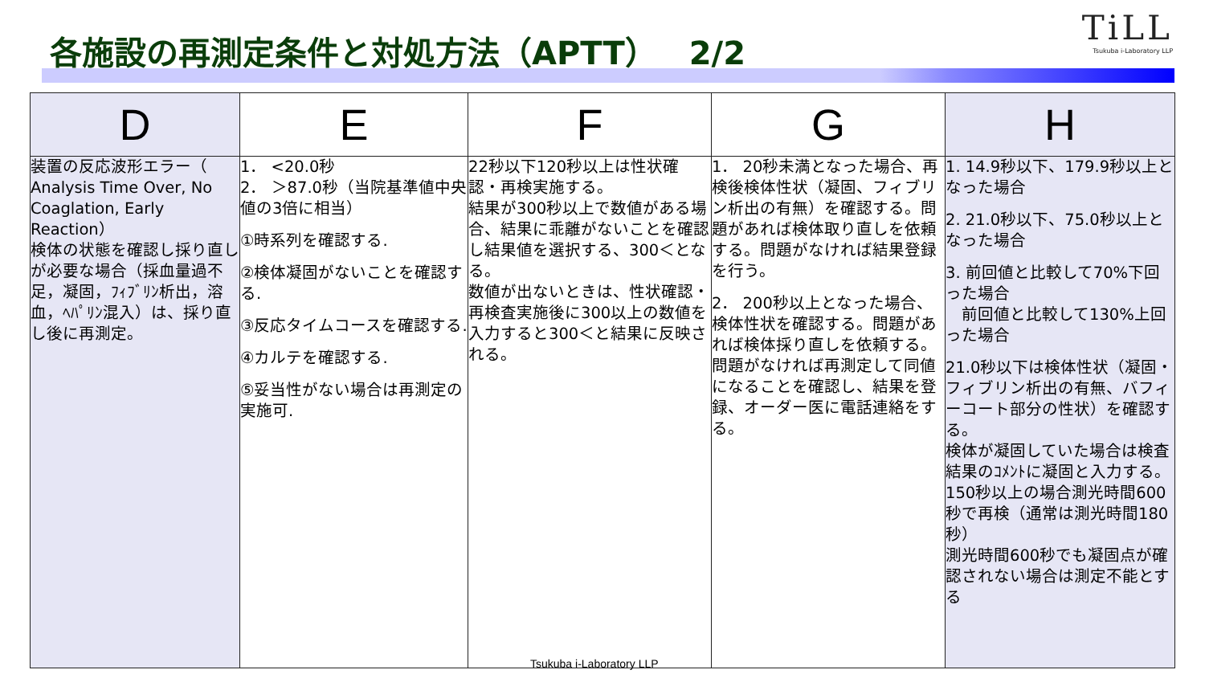各施設の再測定条件と対処方法（APTT）　2/2
TiLL
Tsukuba i-Laboratory LLP
| D | E | F | G | H |
| --- | --- | --- | --- | --- |
| 装置の反応波形エラー（ Analysis Time Over, No Coaglation, Early Reaction） 検体の状態を確認し採り直しが必要な場合（採血量過不足，凝固，ﾌｨﾌﾞﾘﾝ析出，溶血，ﾍﾊﾟﾘﾝ混入）は、採り直し後に再測定。 | 1． <20.0秒 2． ＞87.0秒（当院基準値中央値の3倍に相当） ①時系列を確認する. ②検体凝固がないことを確認する. ③反応タイムコースを確認する. ④カルテを確認する. ⑤妥当性がない場合は再測定の実施可. | 22秒以下120秒以上は性状確認・再検実施する。 結果が300秒以上で数値がある場合、結果に乖離がないことを確認し結果値を選択する、300＜となる。 数値が出ないときは、性状確認・再検査実施後に300以上の数値を入力すると300＜と結果に反映される。 | 1． 20秒未満となった場合、再検後検体性状（凝固、フィブリン析出の有無）を確認する。問題があれば検体取り直しを依頼する。問題がなければ結果登録を行う。 2． 200秒以上となった場合、検体性状を確認する。問題があれば検体採り直しを依頼する。問題がなければ再測定して同値になることを確認し、結果を登録、オーダー医に電話連絡をする。 | 1. 14.9秒以下、179.9秒以上となった場合 2. 21.0秒以下、75.0秒以上となった場合 3. 前回値と比較して70%下回った場合 前回値と比較して130%上回った場合 21.0秒以下は検体性状（凝固・フィブリン析出の有無、バフィーコート部分の性状）を確認する。 検体が凝固していた場合は検査結果のｺﾒﾝﾄに凝固と入力する。 150秒以上の場合測光時間600秒で再検（通常は測光時間180秒） 測光時間600秒でも凝固点が確認されない場合は測定不能とする |
Tsukuba i-Laboratory LLP